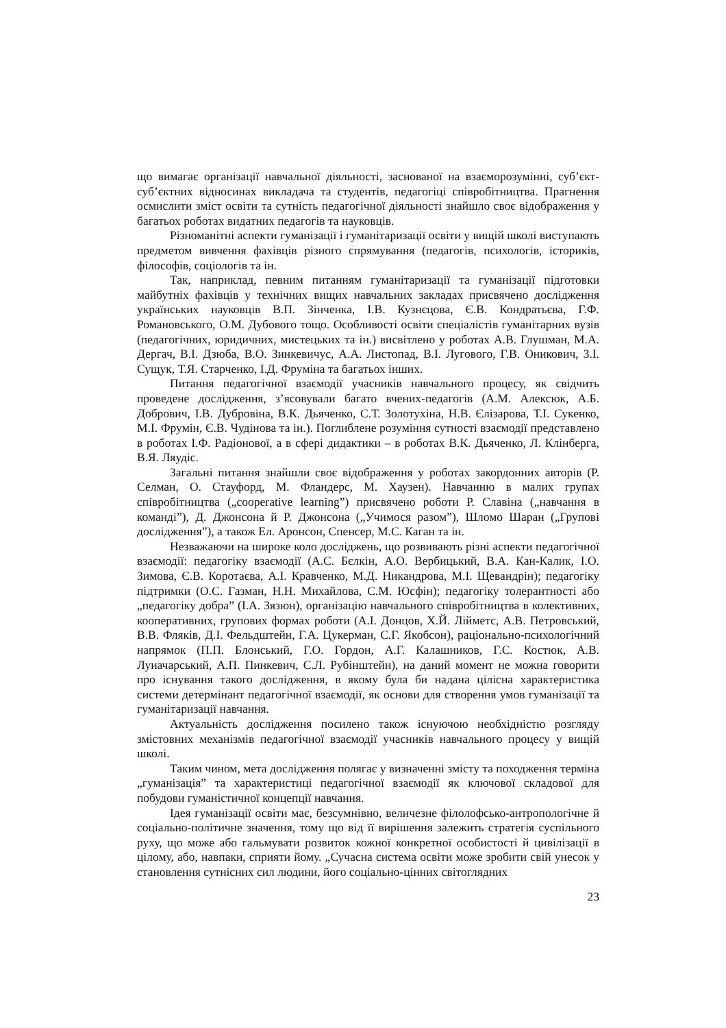що вимагає організації навчальної діяльності, заснованої на взаєморозумінні, суб’єкт-суб’єктних відносинах викладача та студентів, педагогіці співробітництва. Прагнення осмислити зміст освіти та сутність педагогічної діяльності знайшло своє відображення у багатьох роботах видатних педагогів та науковців.
Різноманітні аспекти гуманізації і гуманітаризації освіти у вищій школі виступають предметом вивчення фахівців різного спрямування (педагогів, психологів, істориків, філософів, соціологів та ін.
Так, наприклад, певним питанням гуманітаризації та гуманізації підготовки майбутніх фахівців у технічних вищих навчальних закладах присвячено дослідження українських науковців В.П. Зінченка, І.В. Кузнєцова, Є.В. Кондратьєва, Г.Ф. Романовського, О.М. Дубового тощо. Особливості освіти спеціалістів гуманітарних вузів (педагогічних, юридичних, мистецьких та ін.) висвітлено у роботах А.В. Глушман, М.А. Дергач, В.І. Дзюба, В.О. Зинкевичус, А.А. Листопад, В.І. Лугового, Г.В. Оникович, З.І. Сущук, Т.Я. Старченко, І.Д. Фруміна та багатьох інших.
Питання педагогічної взаємодії учасників навчального процесу, як свідчить проведене дослідження, з’ясовували багато вчених-педагогів (А.М. Алексюк, А.Б. Добрович, І.В. Дубровіна, В.К. Дьяченко, С.Т. Золотухіна, Н.В. Єлізарова, Т.І. Сукенко, М.І. Фрумін, Є.В. Чудінова та ін.). Поглиблене розуміння сутності взаємодії представлено в роботах І.Ф. Радіонової, а в сфері дидактики – в роботах В.К. Дьяченко, Л. Клінберга, В.Я. Ляудіс.
Загальні питання знайшли своє відображення у роботах закордонних авторів (Р. Селман, О. Стауфорд, М. Фландерс, М. Хаузен). Навчанню в малих групах співробітництва („cooperative learning”) присвячено роботи Р. Славіна („навчання в команді”), Д. Джонсона й Р. Джонсона („Учимося разом”), Шломо Шаран („Групові дослідження”), а також Ел. Аронсон, Спенсер, М.С. Каган та ін.
Незважаючи на широке коло досліджень, що розвивають різні аспекти педагогічної взаємодії: педагогіку взаємодії (А.С. Бєлкін, А.О. Вербицький, В.А. Кан-Калик, І.О. Зимова, Є.В. Коротаєва, А.І. Кравченко, М.Д. Никандрова, М.І. Щевандрін); педагогіку підтримки (О.С. Газман, Н.Н. Михайлова, С.М. Юсфін); педагогіку толерантності або „педагогіку добра” (І.А. Зязюн), організацію навчального співробітництва в колективних, кооперативних, групових формах роботи (А.І. Донцов, Х.Й. Лійметс, А.В. Петровський, В.В. Фляків, Д.І. Фельдштейн, Г.А. Цукерман, С.Г. Якобсон), раціонально-психологічний напрямок (П.П. Блонський, Г.О. Гордон, А.Г. Калашников, Г.С. Костюк, А.В. Луначарський, А.П. Пинкевич, С.Л. Рубінштейн), на даний момент не можна говорити про існування такого дослідження, в якому була би надана цілісна характеристика системи детермінант педагогічної взаємодії, як основи для створення умов гуманізації та гуманітаризації навчання.
Актуальність дослідження посилено також існуючою необхідністю розгляду змістовних механізмів педагогічної взаємодії учасників навчального процесу у вищій школі.
Таким чином, мета дослідження полягає у визначенні змісту та походження терміна „гуманізація” та характеристиці педагогічної взаємодії як ключової складової для побудови гуманістичної концепції навчання.
Ідея гуманізації освіти має, безсумнівно, величезне філолофсько-антропологічне й соціально-політичне значення, тому що від її вирішення залежить стратегія суспільного руху, що може або гальмувати розвиток кожної конкретної особистості й цивілізації в цілому, або, навпаки, сприяти йому. „Сучасна система освіти може зробити свій унесок у становлення сутнісних сил людини, його соціально-цінних світоглядних
23